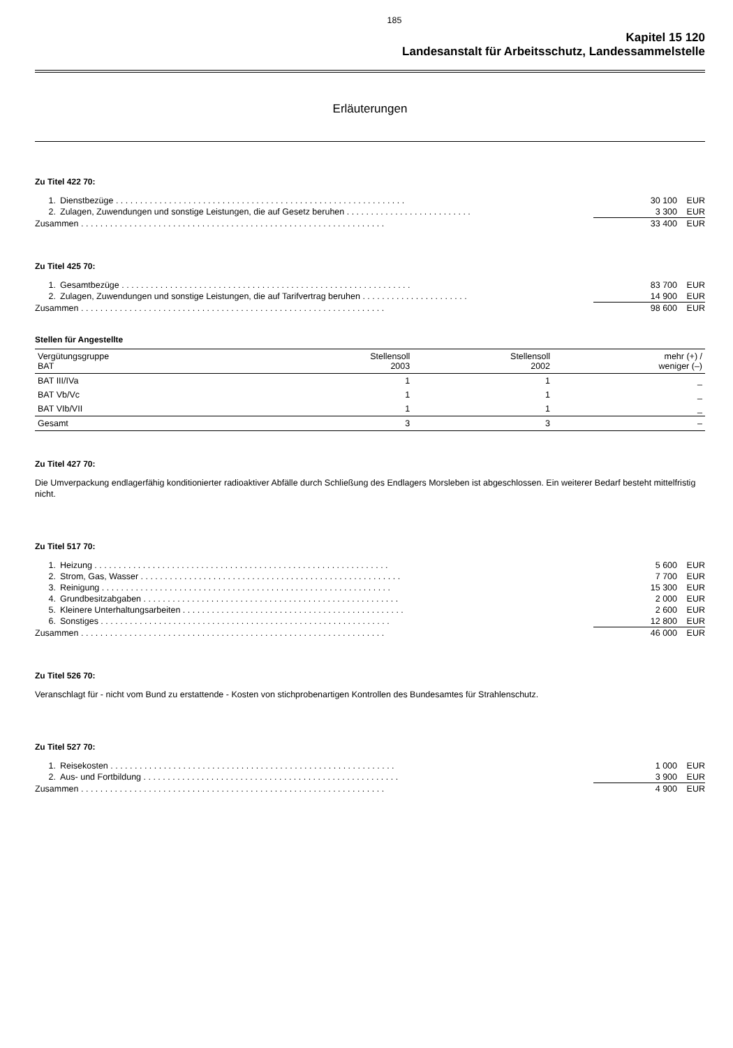185
Kapitel 15 120
Landesanstalt für Arbeitsschutz, Landessammelstelle
Erläuterungen
Zu Titel 422 70:
| 1. | Dienstbezüge . . . . . . . . . . . . . . . . . . . . . . . . . . . . . . . . . . . . . . . . . . . . . . . . . . . . . . . . . . . . | 30 100 | EUR |
| 2. | Zulagen, Zuwendungen und sonstige Leistungen, die auf Gesetz beruhen . . . . . . . . . . . . . . . . . . . . . . . . . . | 3 300 | EUR |
| Zusammen . . . . . . . . . . . . . . . . . . . . . . . . . . . . . . . . . . . . . . . . . . . . . . . . . . . . . . . . . . . . . . . | | 33 400 | EUR |
Zu Titel 425 70:
| 1. | Gesamtbezüge . . . . . . . . . . . . . . . . . . . . . . . . . . . . . . . . . . . . . . . . . . . . . . . . . . . . . . . . . . . . | 83 700 | EUR |
| 2. | Zulagen, Zuwendungen und sonstige Leistungen, die auf Tarifvertrag beruhen . . . . . . . . . . . . . . . . . . . . . . | 14 900 | EUR |
| Zusammen . . . . . . . . . . . . . . . . . . . . . . . . . . . . . . . . . . . . . . . . . . . . . . . . . . . . . . . . . . . . . . . | | 98 600 | EUR |
Stellen für Angestellte
| Vergütungsgruppe BAT | Stellensoll 2003 | Stellensoll 2002 | mehr (+) / weniger (–) |
| --- | --- | --- | --- |
| BAT III/IVa | 1 | 1 | _ |
| BAT Vb/Vc | 1 | 1 | _ |
| BAT VIb/VII | 1 | 1 | _ |
| Gesamt | 3 | 3 | – |
Zu Titel 427 70:
Die Umverpackung endlagerfähig konditionierter radioaktiver Abfälle durch Schließung des Endlagers Morsleben ist abgeschlossen. Ein weiterer Bedarf besteht mittelfristig nicht.
Zu Titel 517 70:
| 1. | Heizung . . . . . . . . . . . . . . . . . . . . . . . . . . . . . . . . . . . . . . . . . . . . . . . . . . . . . . . . . . . . . | 5 600 | EUR |
| 2. | Strom, Gas, Wasser . . . . . . . . . . . . . . . . . . . . . . . . . . . . . . . . . . . . . . . . . . . . . . . . . . . . . . | 7 700 | EUR |
| 3. | Reinigung . . . . . . . . . . . . . . . . . . . . . . . . . . . . . . . . . . . . . . . . . . . . . . . . . . . . . . . . . . . . | 15 300 | EUR |
| 4. | Grundbesitzabgaben . . . . . . . . . . . . . . . . . . . . . . . . . . . . . . . . . . . . . . . . . . . . . . . . . . . . . | 2 000 | EUR |
| 5. | Kleinere Unterhaltungsarbeiten . . . . . . . . . . . . . . . . . . . . . . . . . . . . . . . . . . . . . . . . . . . . . . | 2 600 | EUR |
| 6. | Sonstiges . . . . . . . . . . . . . . . . . . . . . . . . . . . . . . . . . . . . . . . . . . . . . . . . . . . . . . . . . . . . | 12 800 | EUR |
| Zusammen . . . . . . . . . . . . . . . . . . . . . . . . . . . . . . . . . . . . . . . . . . . . . . . . . . . . . . . . . . . . . . . | | 46 000 | EUR |
Zu Titel 526 70:
Veranschlagt für - nicht vom Bund zu erstattende - Kosten von stichprobenartigen Kontrollen des Bundesamtes für Strahlenschutz.
Zu Titel 527 70:
| 1. | Reisekosten . . . . . . . . . . . . . . . . . . . . . . . . . . . . . . . . . . . . . . . . . . . . . . . . . . . . . . . . . . . | 1 000 | EUR |
| 2. | Aus- und Fortbildung . . . . . . . . . . . . . . . . . . . . . . . . . . . . . . . . . . . . . . . . . . . . . . . . . . . . . | 3 900 | EUR |
| Zusammen . . . . . . . . . . . . . . . . . . . . . . . . . . . . . . . . . . . . . . . . . . . . . . . . . . . . . . . . . . . . . . . | | 4 900 | EUR |